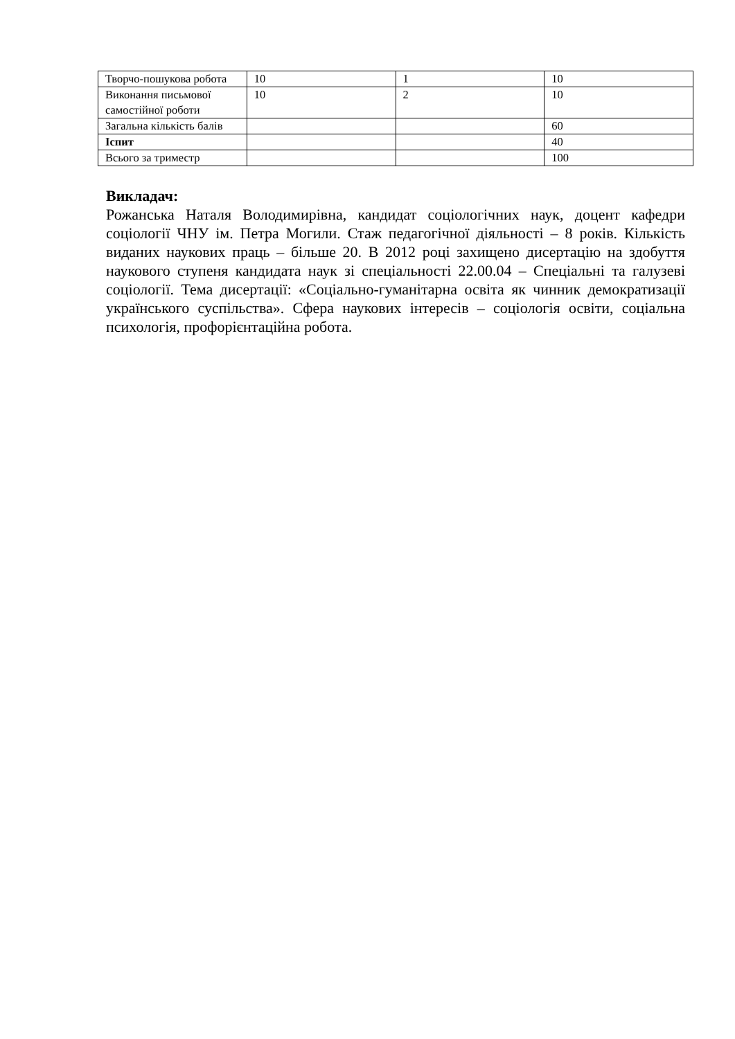| Творчо-пошукова робота | 10 | 1 | 10 |
| Виконання письмової самостійної роботи | 10 | 2 | 10 |
| Загальна кількість балів | | | 60 |
| Іспит | | | 40 |
| Всього за триместр | | | 100 |
Викладач:
Рожанська Наталя Володимирівна, кандидат соціологічних наук, доцент кафедри соціології ЧНУ ім. Петра Могили. Стаж педагогічної діяльності – 8 років. Кількість виданих наукових праць – більше 20. В 2012 році захищено дисертацію на здобуття наукового ступеня кандидата наук зі спеціальності 22.00.04 – Спеціальні та галузеві соціології. Тема дисертації: «Соціально-гуманітарна освіта як чинник демократизації українського суспільства». Сфера наукових інтересів – соціологія освіти, соціальна психологія, профорієнтаційна робота.